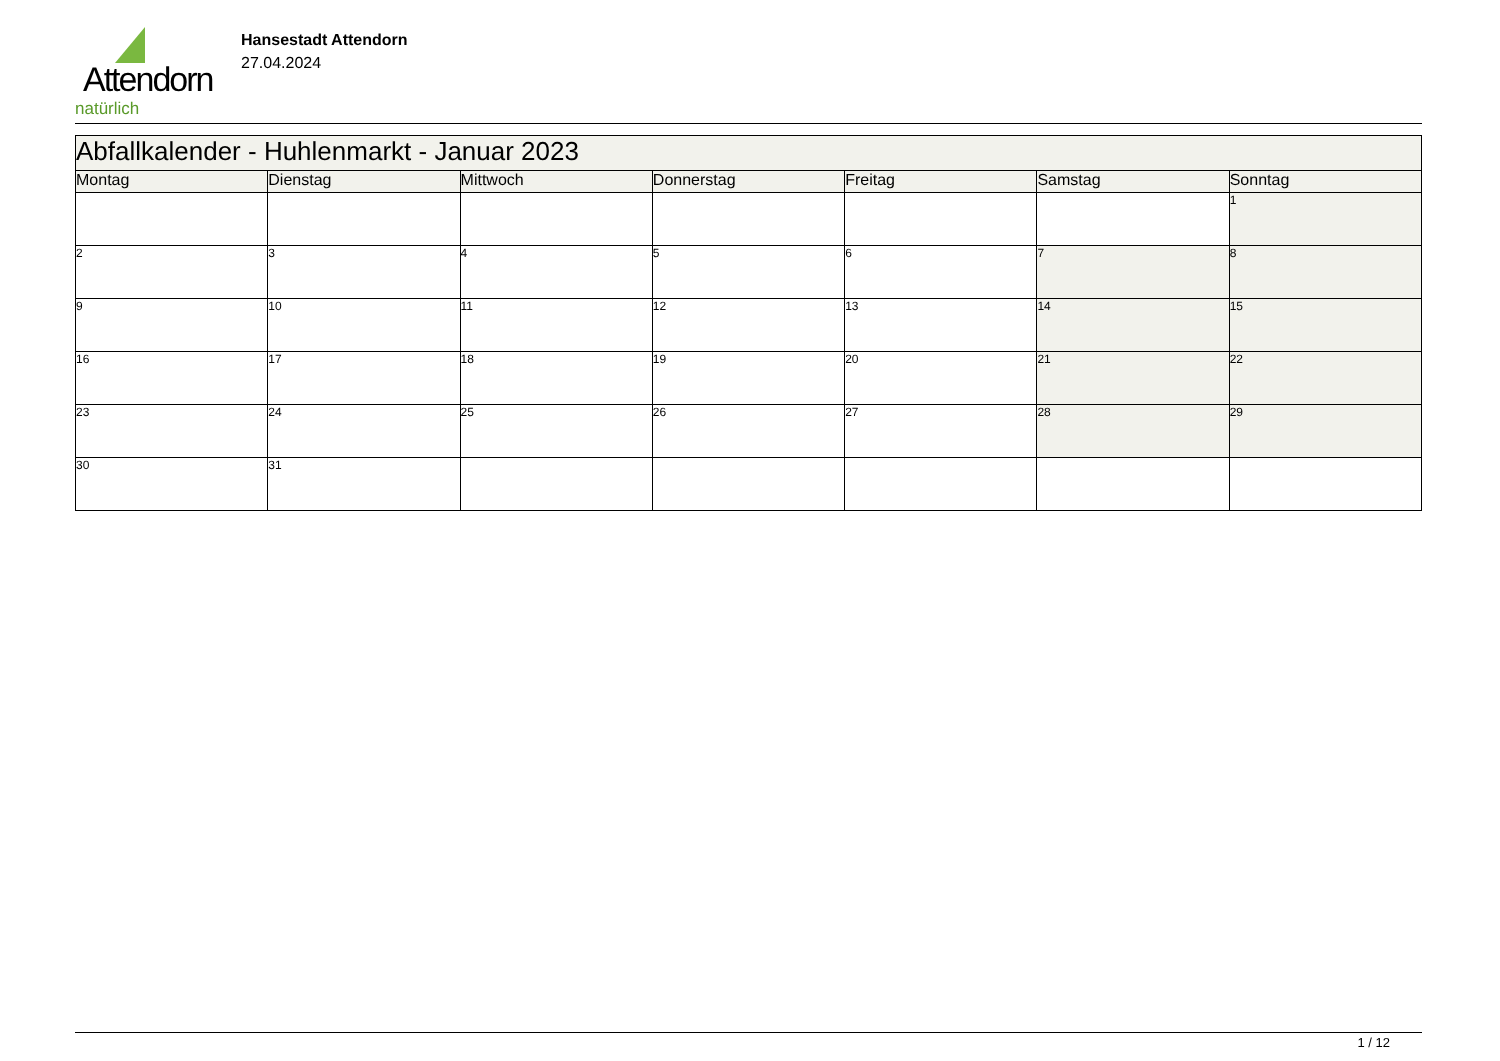Attendorn
natürlich
Hansestadt Attendorn
27.04.2024
| Abfallkalender - Huhlenmarkt - Januar 2023 | | | | | | |
| --- | --- | --- | --- | --- | --- | --- |
| Montag | Dienstag | Mittwoch | Donnerstag | Freitag | Samstag | Sonntag |
| | | | | | | 1 |
| 2 | 3 | 4 | 5 | 6 | 7 | 8 |
| 9 | 10 | 11 | 12 | 13 | 14 | 15 |
| 16 | 17 | 18 | 19 | 20 | 21 | 22 |
| 23 | 24 | 25 | 26 | 27 | 28 | 29 |
| 30 | 31 | | | | | |
1 / 12